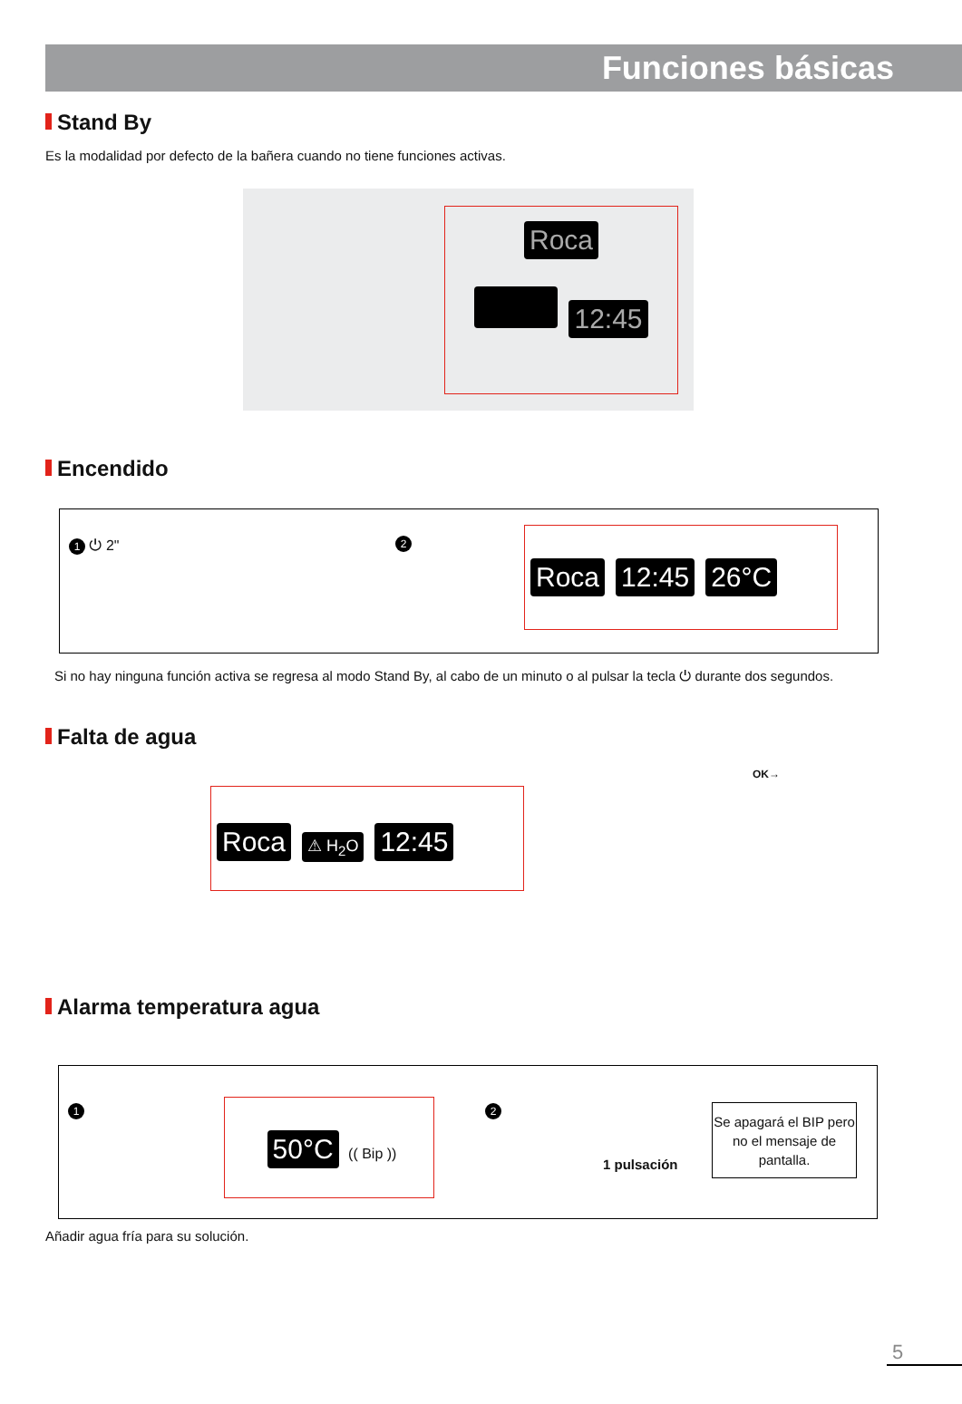Funciones básicas
Stand By
Es la modalidad por defecto de la bañera cuando no tiene funciones activas.
Roca
12:45
Encendido
1 ⏻ 2" 2
Roca 12:45 26°C
Si no hay ninguna función activa se regresa al modo Stand By, al cabo de un minuto o al pulsar la tecla ⏻ durante dos segundos.
Falta de agua
Roca ⚠ H<sub>2</sub>O 12:45
OK→
Alarma temperatura agua
1 50°C (( Bip )) 2
1 pulsación
Se apagará el BIP pero no el mensaje de pantalla.
Añadir agua fría para su solución.
5